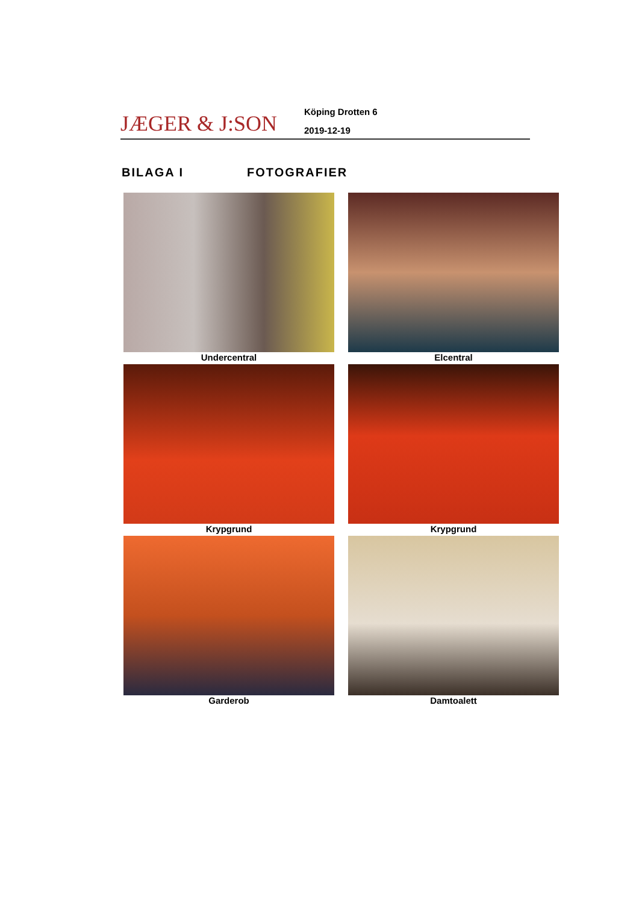JÆGER & J:SON
Köping Drotten 6
2019-12-19
BILAGA I FOTOGRAFIER
Undercentral
Elcentral
Krypgrund
Krypgrund
Garderob
Damtoalett